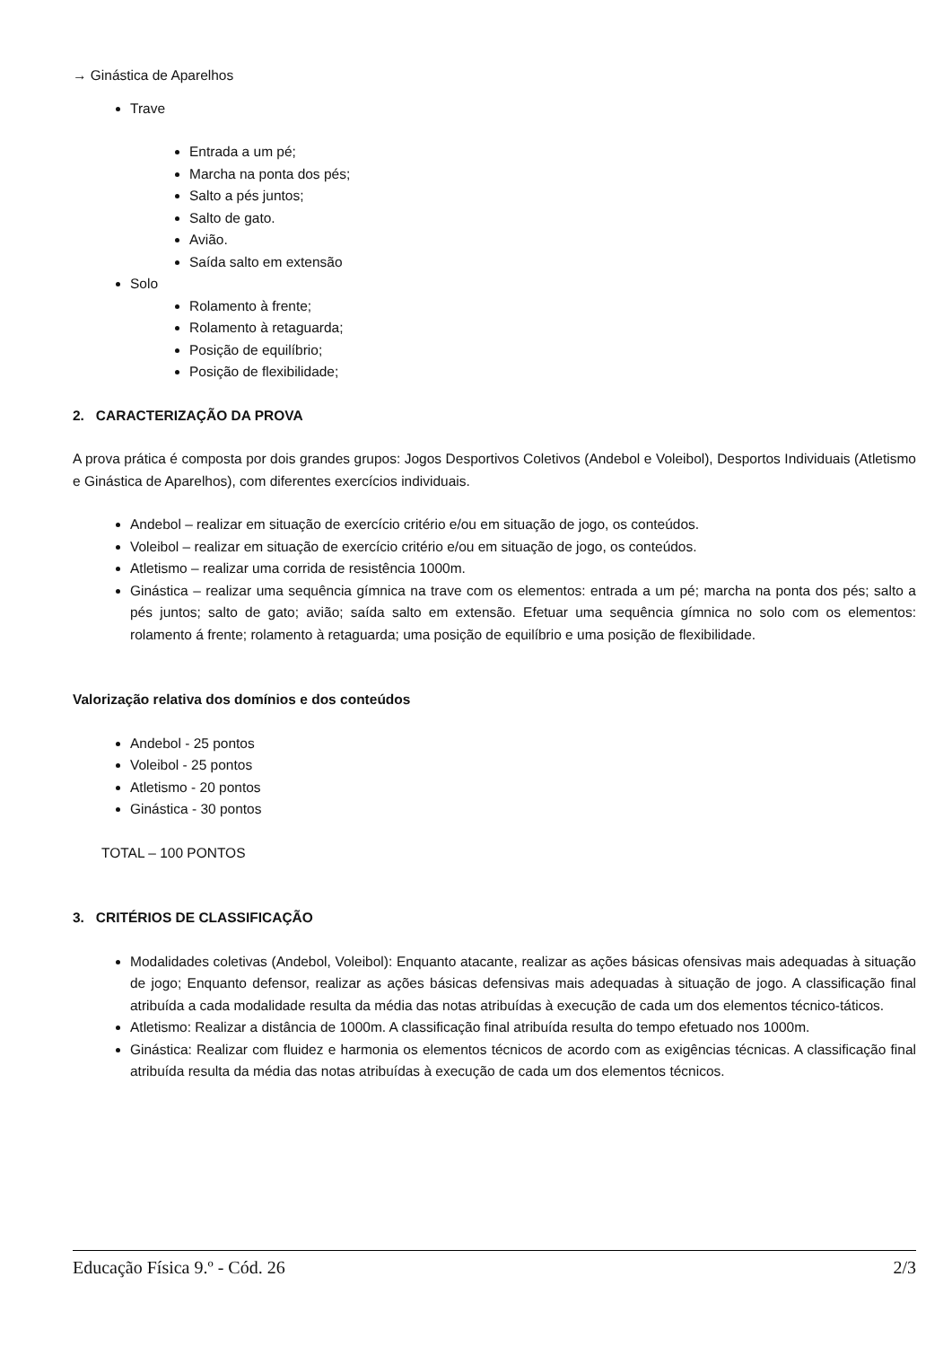→ Ginástica de Aparelhos
Trave
Entrada a um pé;
Marcha na ponta dos pés;
Salto a pés juntos;
Salto de gato.
Avião.
Saída salto em extensão
Solo
Rolamento à frente;
Rolamento à retaguarda;
Posição de equilíbrio;
Posição de flexibilidade;
2. CARACTERIZAÇÃO DA PROVA
A prova prática é composta por dois grandes grupos: Jogos Desportivos Coletivos (Andebol e Voleibol), Desportos Individuais (Atletismo e Ginástica de Aparelhos), com diferentes exercícios individuais.
Andebol – realizar em situação de exercício critério e/ou em situação de jogo, os conteúdos.
Voleibol – realizar em situação de exercício critério e/ou em situação de jogo, os conteúdos.
Atletismo – realizar uma corrida de resistência 1000m.
Ginástica – realizar uma sequência gímnica na trave com os elementos: entrada a um pé; marcha na ponta dos pés; salto a pés juntos; salto de gato; avião; saída salto em extensão. Efetuar uma sequência gímnica no solo com os elementos: rolamento á frente; rolamento à retaguarda; uma posição de equilíbrio e uma posição de flexibilidade.
Valorização relativa dos domínios e dos conteúdos
Andebol - 25 pontos
Voleibol - 25 pontos
Atletismo - 20 pontos
Ginástica - 30 pontos
TOTAL – 100 PONTOS
3. CRITÉRIOS DE CLASSIFICAÇÃO
Modalidades coletivas (Andebol, Voleibol): Enquanto atacante, realizar as ações básicas ofensivas mais adequadas à situação de jogo; Enquanto defensor, realizar as ações básicas defensivas mais adequadas à situação de jogo. A classificação final atribuída a cada modalidade resulta da média das notas atribuídas à execução de cada um dos elementos técnico-táticos.
Atletismo: Realizar a distância de 1000m. A classificação final atribuída resulta do tempo efetuado nos 1000m.
Ginástica: Realizar com fluidez e harmonia os elementos técnicos de acordo com as exigências técnicas. A classificação final atribuída resulta da média das notas atribuídas à execução de cada um dos elementos técnicos.
Educação Física 9.º - Cód. 26 2/3